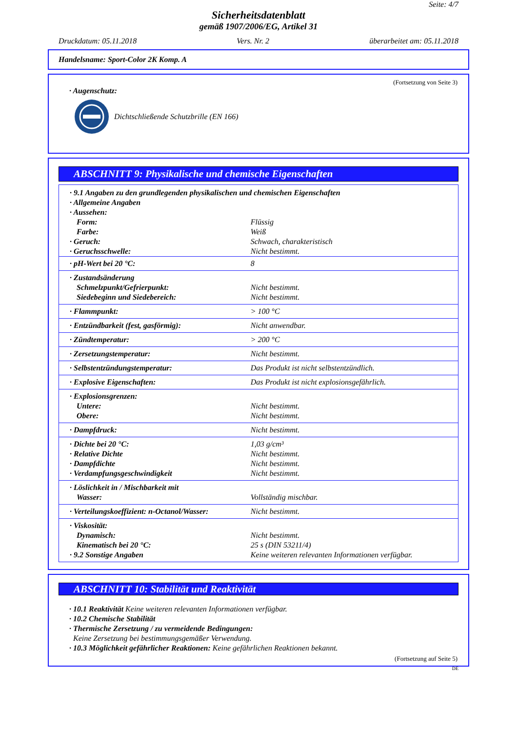Seite: 4/7
Sicherheitsdatenblatt
gemäß 1907/2006/EG, Artikel 31
Druckdatum: 05.11.2018 Vers. Nr. 2 überarbeitet am: 05.11.2018
Handelsname: Sport-Color 2K Komp. A
(Fortsetzung von Seite 3)
· Augenschutz:
Dichtschließende Schutzbrille (EN 166)
ABSCHNITT 9: Physikalische und chemische Eigenschaften
| · 9.1 Angaben zu den grundlegenden physikalischen und chemischen Eigenschaften | |
| · Allgemeine Angaben | |
| · Aussehen: | |
| Form: | Flüssig |
| Farbe: | Weiß |
| · Geruch: | Schwach, charakteristisch |
| · Geruchsschwelle: | Nicht bestimmt. |
| · pH-Wert bei 20 °C: | 8 |
| · Zustandsänderung Schmelzpunkt/Gefrierpunkt: Siedebeginn und Siedebereich: | Nicht bestimmt. Nicht bestimmt. |
| · Flammpunkt: | > 100 °C |
| · Entzündbarkeit (fest, gasförmig): | Nicht anwendbar. |
| · Zündtemperatur: | > 200 °C |
| · Zersetzungstemperatur: | Nicht bestimmt. |
| · Selbstentzündungstemperatur: | Das Produkt ist nicht selbstentzündlich. |
| · Explosive Eigenschaften: | Das Produkt ist nicht explosionsgefährlich. |
| · Explosionsgrenzen: Untere: Obere: | Nicht bestimmt. Nicht bestimmt. |
| · Dampfdruck: | Nicht bestimmt. |
| · Dichte bei 20 °C: · Relative Dichte · Dampfdichte · Verdampfungsgeschwindigkeit | 1,03 g/cm³ Nicht bestimmt. Nicht bestimmt. Nicht bestimmt. |
| · Löslichkeit in / Mischbarkeit mit Wasser: | Vollständig mischbar. |
| · Verteilungskoeffizient: n-Octanol/Wasser: | Nicht bestimmt. |
| · Viskosität: Dynamisch: Kinematisch bei 20 °C: · 9.2 Sonstige Angaben | Nicht bestimmt. 25 s (DIN 53211/4) Keine weiteren relevanten Informationen verfügbar. |
ABSCHNITT 10: Stabilität und Reaktivität
· 10.1 Reaktivität Keine weiteren relevanten Informationen verfügbar.
· 10.2 Chemische Stabilität
· Thermische Zersetzung / zu vermeidende Bedingungen:
Keine Zersetzung bei bestimmungsgemäßer Verwendung.
· 10.3 Möglichkeit gefährlicher Reaktionen: Keine gefährlichen Reaktionen bekannt.
(Fortsetzung auf Seite 5)
DE